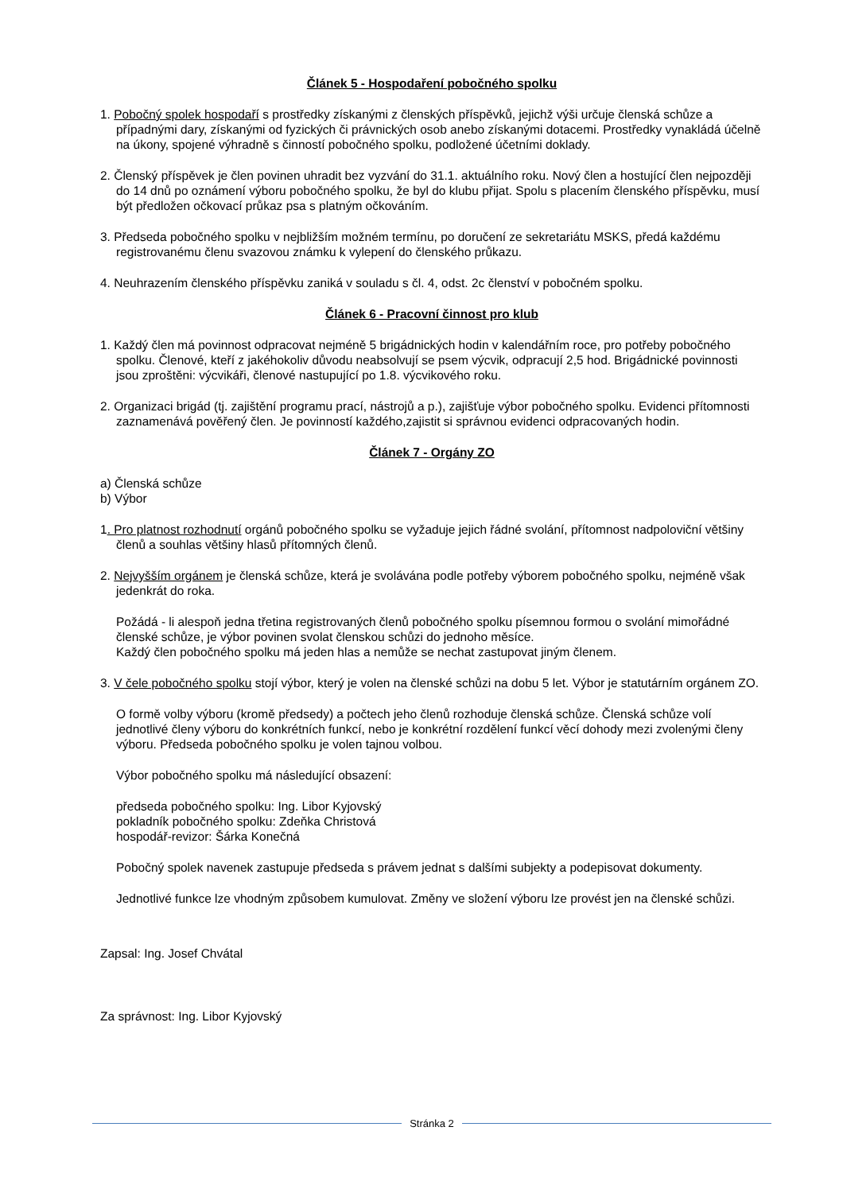Článek 5 - Hospodaření pobočného spolku
1. Pobočný spolek hospodaří s prostředky získanými z členských příspěvků, jejichž výši určuje členská schůze a případnými dary, získanými od fyzických či právnických osob anebo získanými dotacemi. Prostředky vynakládá účelně na úkony, spojené výhradně s činností pobočného spolku, podložené účetními doklady.
2. Členský příspěvek je člen povinen uhradit bez vyzvání do 31.1. aktuálního roku. Nový člen a hostující člen nejpozději do 14 dnů po oznámení výboru pobočného spolku, že byl do klubu přijat. Spolu s placením členského příspěvku, musí být předložen očkovací průkaz psa s platným očkováním.
3. Předseda pobočného spolku v nejbližším možném termínu, po doručení ze sekretariátu MSKS, předá každému registrovanému členu svazovou známku k vylepení do členského průkazu.
4. Neuhrazením členského příspěvku zaniká v souladu s čl. 4, odst. 2c členství v pobočném spolku.
Článek 6 - Pracovní činnost pro klub
1. Každý člen má povinnost odpracovat nejméně 5 brigádnických hodin v kalendářním roce, pro potřeby pobočného spolku. Členové, kteří z jakéhokoliv důvodu neabsolvují se psem výcvik, odpracují 2,5 hod. Brigádnické povinnosti jsou zproštěni: výcvikáři, členové nastupující po 1.8. výcvikového roku.
2. Organizaci brigád (tj. zajištění programu prací, nástrojů a p.), zajišťuje výbor pobočného spolku. Evidenci přítomnosti zaznamenává pověřený člen. Je povinností každého,zajistit si správnou evidenci odpracovaných hodin.
Článek 7 - Orgány ZO
a) Členská schůze
b) Výbor
1. Pro platnost rozhodnutí orgánů pobočného spolku se vyžaduje jejich řádné svolání, přítomnost nadpoloviční většiny členů a souhlas většiny hlasů přítomných členů.
2. Nejvyšším orgánem je členská schůze, která je svolávána podle potřeby výborem pobočného spolku, nejméně však jedenkrát do roka.
Požádá - li alespoň jedna třetina registrovaných členů pobočného spolku písemnou formou o svolání mimořádné členské schůze, je výbor povinen svolat členskou schůzi do jednoho měsíce.
Každý člen pobočného spolku má jeden hlas a nemůže se nechat zastupovat jiným členem.
3. V čele pobočného spolku stojí výbor, který je volen na členské schůzi na dobu 5 let. Výbor je statutárním orgánem ZO.
O formě volby výboru (kromě předsedy) a počtech jeho členů rozhoduje členská schůze. Členská schůze volí jednotlivé členy výboru do konkrétních funkcí, nebo je konkrétní rozdělení funkcí věcí dohody mezi zvolenými členy výboru. Předseda pobočného spolku je volen tajnou volbou.
Výbor pobočného spolku má následující obsazení:
předseda pobočného spolku: Ing. Libor Kyjovský
pokladník pobočného spolku: Zdeňka Christová
hospodář-revizor: Šárka Konečná
Pobočný spolek navenek zastupuje předseda s právem jednat s dalšími subjekty a podepisovat dokumenty.
Jednotlivé funkce lze vhodným způsobem kumulovat. Změny ve složení výboru lze provést jen na členské schůzi.
Zapsal: Ing. Josef Chvátal
Za správnost: Ing. Libor Kyjovský
Stránka 2